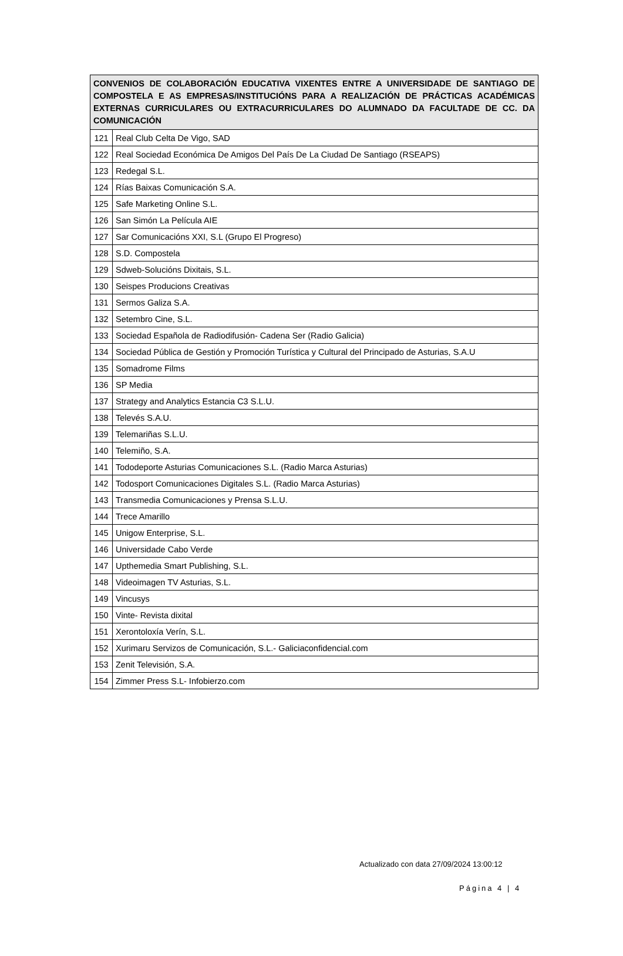| CONVENIOS DE COLABORACIÓN EDUCATIVA VIXENTES ENTRE A UNIVERSIDADE DE SANTIAGO DE COMPOSTELA E AS EMPRESAS/INSTITUCIÓNS PARA A REALIZACIÓN DE PRÁCTICAS ACADÉMICAS EXTERNAS CURRICULARES OU EXTRACURRICULARES DO ALUMNADO DA FACULTADE DE CC. DA COMUNICACIÓN | |
| --- | --- |
| 121 | Real Club Celta De Vigo, SAD |
| 122 | Real Sociedad Económica De Amigos Del País De La Ciudad De Santiago (RSEAPS) |
| 123 | Redegal S.L. |
| 124 | Rías Baixas Comunicación S.A. |
| 125 | Safe Marketing Online S.L. |
| 126 | San Simón La Película AIE |
| 127 | Sar Comunicacións XXI, S.L (Grupo El Progreso) |
| 128 | S.D. Compostela |
| 129 | Sdweb-Solucións Dixitais, S.L. |
| 130 | Seispes Producions Creativas |
| 131 | Sermos Galiza S.A. |
| 132 | Setembro Cine, S.L. |
| 133 | Sociedad Española de Radiodifusión- Cadena Ser (Radio Galicia) |
| 134 | Sociedad Pública de Gestión y Promoción Turística y Cultural del Principado de Asturias, S.A.U |
| 135 | Somadrome Films |
| 136 | SP Media |
| 137 | Strategy and Analytics Estancia C3 S.L.U. |
| 138 | Televés S.A.U. |
| 139 | Telemariñas S.L.U. |
| 140 | Telemiño, S.A. |
| 141 | Tododeporte Asturias Comunicaciones S.L. (Radio Marca Asturias) |
| 142 | Todosport Comunicaciones Digitales S.L. (Radio Marca Asturias) |
| 143 | Transmedia Comunicaciones y Prensa S.L.U. |
| 144 | Trece Amarillo |
| 145 | Unigow Enterprise, S.L. |
| 146 | Universidade Cabo Verde |
| 147 | Upthemedia Smart Publishing, S.L. |
| 148 | Videoimagen TV Asturias, S.L. |
| 149 | Vincusys |
| 150 | Vinte- Revista dixital |
| 151 | Xerontoloxía Verín, S.L. |
| 152 | Xurimaru Servizos de Comunicación, S.L.- Galiciaconfidencial.com |
| 153 | Zenit Televisión, S.A. |
| 154 | Zimmer Press S.L- Infobierzo.com |
Actualizado con data 27/09/2024 13:00:12
Página 4 | 4